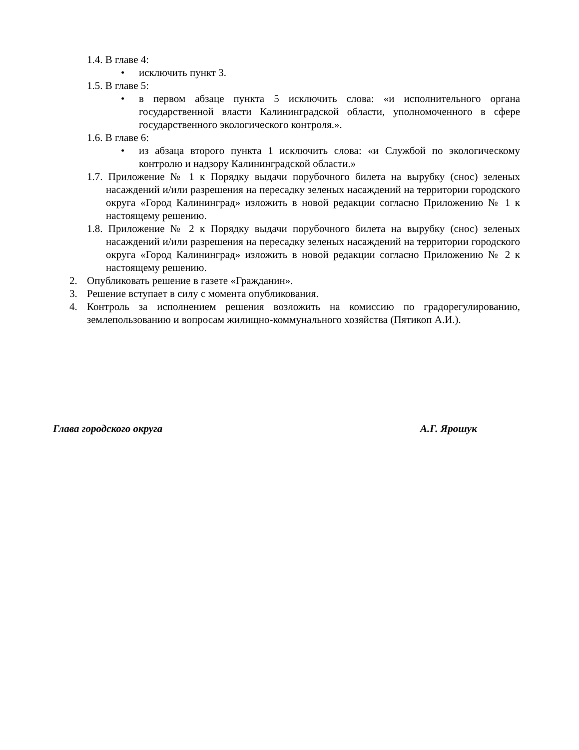1.4. В главе 4:
• исключить пункт 3.
1.5. В главе 5:
• в первом абзаце пункта 5 исключить слова: «и исполнительного органа государственной власти Калининградской области, уполномоченного в сфере государственного экологического контроля.».
1.6. В главе 6:
• из абзаца второго пункта 1 исключить слова: «и Службой по экологическому контролю и надзору Калининградской области.»
1.7. Приложение № 1 к Порядку выдачи порубочного билета на вырубку (снос) зеленых насаждений и/или разрешения на пересадку зеленых насаждений на территории городского округа «Город Калининград» изложить в новой редакции согласно Приложению № 1 к настоящему решению.
1.8. Приложение № 2 к Порядку выдачи порубочного билета на вырубку (снос) зеленых насаждений и/или разрешения на пересадку зеленых насаждений на территории городского округа «Город Калининград» изложить в новой редакции согласно Приложению № 2 к настоящему решению.
2. Опубликовать решение в газете «Гражданин».
3. Решение вступает в силу с момента опубликования.
4. Контроль за исполнением решения возложить на комиссию по градорегулированию, землепользованию и вопросам жилищно-коммунального хозяйства (Пятикоп А.И.).
Глава городского округа А.Г. Ярошук